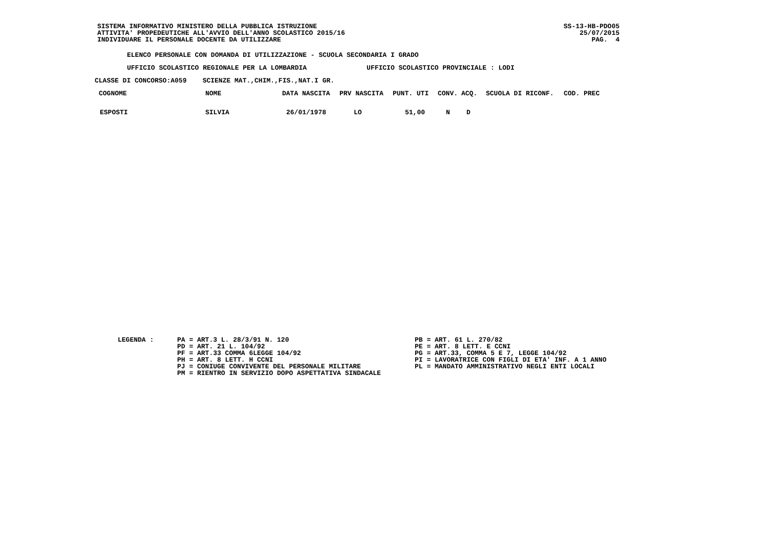SISTEMA INFORMATIVO MINISTERO DELLA PUBBLICA ISTRUZIONE
ATTIVITA' PROPEDEUTICHE ALL'AVVIO DELL'ANNO SCOLASTICO 2015/16
INDIVIDUARE IL PERSONALE DOCENTE DA UTILIZZARE
SS-13-HB-PDO05
25/07/2015
PAG. 4
ELENCO PERSONALE CON DOMANDA DI UTILIZZAZIONE - SCUOLA SECONDARIA I GRADO
UFFICIO SCOLASTICO REGIONALE PER LA LOMBARDIA UFFICIO SCOLASTICO PROVINCIALE : LODI
CLASSE DI CONCORSO:A059 SCIENZE MAT.,CHIM.,FIS.,NAT.I GR.
| COGNOME | NOME | DATA NASCITA | PRV NASCITA | PUNT. UTI | CONV. | ACQ. | SCUOLA DI RICONF. | COD. PREC |
| --- | --- | --- | --- | --- | --- | --- | --- | --- |
| ESPOSTI | SILVIA | 26/01/1978 | LO | 51,00 | N | D | | |
LEGENDA :
PA = ART.3 L. 28/3/91 N. 120
PD = ART. 21 L. 104/92
PF = ART.33 COMMA 6LEGGE 104/92
PH = ART. 8 LETT. H CCNI
PJ = CONIUGE CONVIVENTE DEL PERSONALE MILITARE
PM = RIENTRO IN SERVIZIO DOPO ASPETTATIVA SINDACALE
PB = ART. 61 L. 270/82
PE = ART. 8 LETT. E CCNI
PG = ART.33, COMMA 5 E 7, LEGGE 104/92
PI = LAVORATRICE CON FIGLI DI ETA' INF. A 1 ANNO
PL = MANDATO AMMINISTRATIVO NEGLI ENTI LOCALI